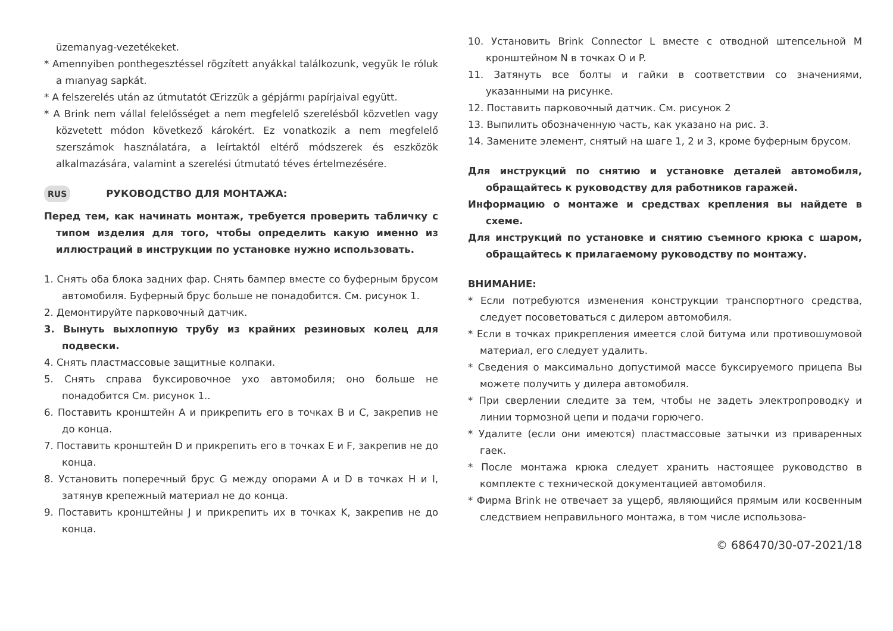üzemanyag-vezetékeket.
* Amennyiben ponthegesztéssel rögzített anyákkal találkozunk, vegyük le róluk a mıanyag sapkát.
* A felszerelés után az útmutatót Œrizzük a gépjármı papírjaival együtt.
* A Brink nem vállal felelősséget a nem megfelelő szerelésből közvetlen vagy közvetett módon következő károkért. Ez vonatkozik a nem megfelelő szerszámok használatára, a leírtaktól eltérő módszerek és eszközök alkalmazására, valamint a szerelési útmutató téves értelmezésére.
RUS РУКОВОДСТВО ДЛЯ МОНТАЖА:
Перед тем, как начинать монтаж, требуется проверить табличку с типом изделия для того, чтобы определить какую именно из иллюстраций в инструкции по установке нужно использовать.
1. Снять оба блока задних фар. Снять бампер вместе со буферным брусом автомобиля. Буферный брус больше не понадобится. См. рисунок 1.
2. Демонтируйте парковочный датчик.
3. Вынуть выхлопную трубу из крайних резиновых колец для подвески.
4. Снять пластмассовые защитные колпаки.
5. Снять справа буксировочное ухо автомобиля; оно больше не понадобится См. рисунок 1..
6. Поставить кронштейн A и прикрепить его в точках B и C, закрепив не до конца.
7. Поставить кронштейн D и прикрепить его в точках E и F, закрепив не до конца.
8. Установить поперечный брус G между опорами A и D в точках H и I, затянув крепежный материал не до конца.
9. Поставить кронштейны J и прикрепить их в точках K, закрепив не до конца.
10. Установить Brink Connector L вместе с отводной штепсельной M кронштейном N в точках O и P.
11. Затянуть все болты и гайки в соответствии со значениями, указанными на рисунке.
12. Поставить парковочный датчик. См. рисунок 2
13. Выпилить обозначенную часть, как указано на рис. 3.
14. Замените элемент, снятый на шаге 1, 2 и 3, кроме буферным брусом.
Для инструкций по снятию и установке деталей автомобиля, обращайтесь к руководству для работников гаражей.
Информацию о монтаже и средствах крепления вы найдете в схеме.
Для инструкций по установке и снятию съемного крюка с шаром, обращайтесь к прилагаемому руководству по монтажу.
ВНИМАНИЕ:
* Если потребуются изменения конструкции транспортного средства, следует посоветоваться с дилером автомобиля.
* Если в точках прикрепления имеется слой битума или противошумовой материал, его следует удалить.
* Сведения о максимально допустимой массе буксируемого прицепа Вы можете получить у дилера автомобиля.
* При сверлении следите за тем, чтобы не задеть электропроводку и линии тормозной цепи и подачи горючего.
* Удалите (если они имеются) пластмассовые затычки из приваренных гаек.
* После монтажа крюка следует хранить настоящее руководство в комплекте с технической документацией автомобиля.
* Фирма Brink не отвечает за ущерб, являющийся прямым или косвенным следствием неправильного монтажа, в том числе использова-
© 686470/30-07-2021/18